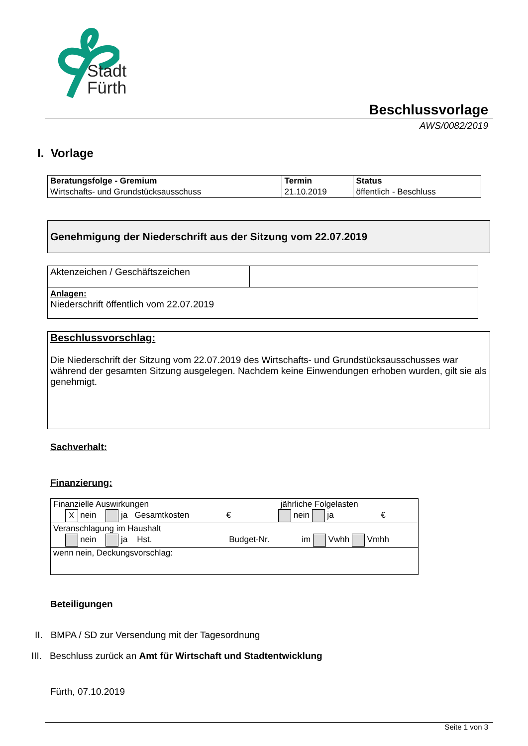Stadt
Fürth
Beschlussvorlage
AWS/0082/2019
I. Vorlage
| Beratungsfolge - Gremium | Termin | Status |
| Wirtschafts- und Grundstücksausschuss | 21.10.2019 | öffentlich - Beschluss |
Genehmigung der Niederschrift aus der Sitzung vom 22.07.2019
| Aktenzeichen / Geschäftszeichen | |
| Anlagen: Niederschrift öffentlich vom 22.07.2019 | |
Beschlussvorschlag:
Die Niederschrift der Sitzung vom 22.07.2019 des Wirtschafts- und Grundstücksausschusses war während der gesamten Sitzung ausgelegen. Nachdem keine Einwendungen erhoben wurden, gilt sie als genehmigt.
Sachverhalt:
Finanzierung:
| Finanzielle Auswirkungen jährliche Folgelasten X nein ja Gesamtkosten € nein ja € |
| Veranschlagung im Haushalt nein ja Hst. Budget-Nr. im Vwhh Vmhh |
| wenn nein, Deckungsvorschlag: |
Beteiligungen
II. BMPA / SD zur Versendung mit der Tagesordnung
III. Beschluss zurück an Amt für Wirtschaft und Stadtentwicklung
Fürth, 07.10.2019
Seite 1 von 3